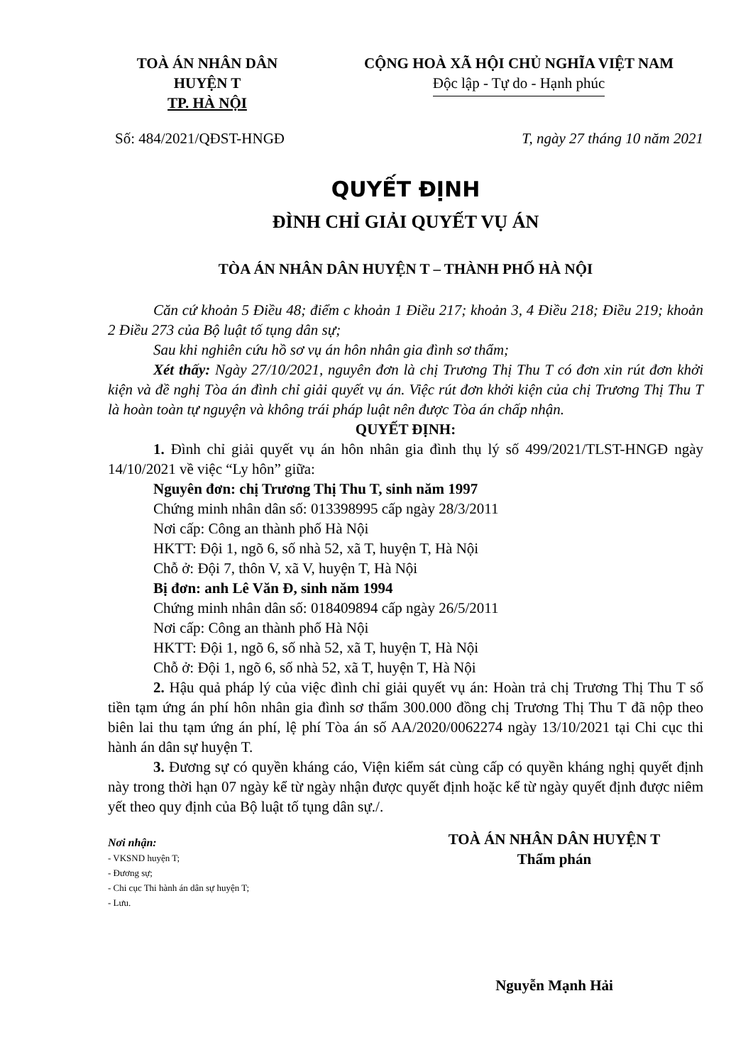TOÀ ÁN NHÂN DÂN
HUYỆN T
TP. HÀ NỘI
CỘNG HOÀ XÃ HỘI CHỦ NGHĨA VIỆT NAM
Độc lập - Tự do - Hạnh phúc
Số: 484/2021/QĐST-HNGĐ T, ngày 27 tháng 10 năm 2021
QUYẾT ĐỊNH
ĐÌNH CHỈ GIẢI QUYẾT VỤ ÁN
TÒA ÁN NHÂN DÂN HUYỆN T – THÀNH PHỐ HÀ NỘI
Căn cứ khoản 5 Điều 48; điểm c khoản 1 Điều 217; khoản 3, 4 Điều 218; Điều 219; khoản 2 Điều 273 của Bộ luật tố tụng dân sự;
Sau khi nghiên cứu hồ sơ vụ án hôn nhân gia đình sơ thẩm;
Xét thấy: Ngày 27/10/2021, nguyên đơn là chị Trương Thị Thu T có đơn xin rút đơn khởi kiện và đề nghị Tòa án đình chỉ giải quyết vụ án. Việc rút đơn khởi kiện của chị Trương Thị Thu T là hoàn toàn tự nguyện và không trái pháp luật nên được Tòa án chấp nhận.
QUYẾT ĐỊNH:
1. Đình chỉ giải quyết vụ án hôn nhân gia đình thụ lý số 499/2021/TLST-HNGĐ ngày 14/10/2021 về việc “Ly hôn” giữa:
Nguyên đơn: chị Trương Thị Thu T, sinh năm 1997
Chứng minh nhân dân số: 013398995 cấp ngày 28/3/2011
Nơi cấp: Công an thành phố Hà Nội
HKTT: Đội 1, ngõ 6, số nhà 52, xã T, huyện T, Hà Nội
Chỗ ở: Đội 7, thôn V, xã V, huyện T, Hà Nội
Bị đơn: anh Lê Văn Đ, sinh năm 1994
Chứng minh nhân dân số: 018409894 cấp ngày 26/5/2011
Nơi cấp: Công an thành phố Hà Nội
HKTT: Đội 1, ngõ 6, số nhà 52, xã T, huyện T, Hà Nội
Chỗ ở: Đội 1, ngõ 6, số nhà 52, xã T, huyện T, Hà Nội
2. Hậu quả pháp lý của việc đình chỉ giải quyết vụ án: Hoàn trả chị Trương Thị Thu T số tiền tạm ứng án phí hôn nhân gia đình sơ thẩm 300.000 đồng chị Trương Thị Thu T đã nộp theo biên lai thu tạm ứng án phí, lệ phí Tòa án số AA/2020/0062274 ngày 13/10/2021 tại Chi cục thi hành án dân sự huyện T.
3. Đương sự có quyền kháng cáo, Viện kiểm sát cùng cấp có quyền kháng nghị quyết định này trong thời hạn 07 ngày kể từ ngày nhận được quyết định hoặc kể từ ngày quyết định được niêm yết theo quy định của Bộ luật tố tụng dân sự./.
Nơi nhận:
- VKSND huyện T;
- Đương sự;
- Chi cục Thi hành án dân sự huyện T;
- Lưu.
TOÀ ÁN NHÂN DÂN HUYỆN T
Thẩm phán
Nguyễn Mạnh Hải